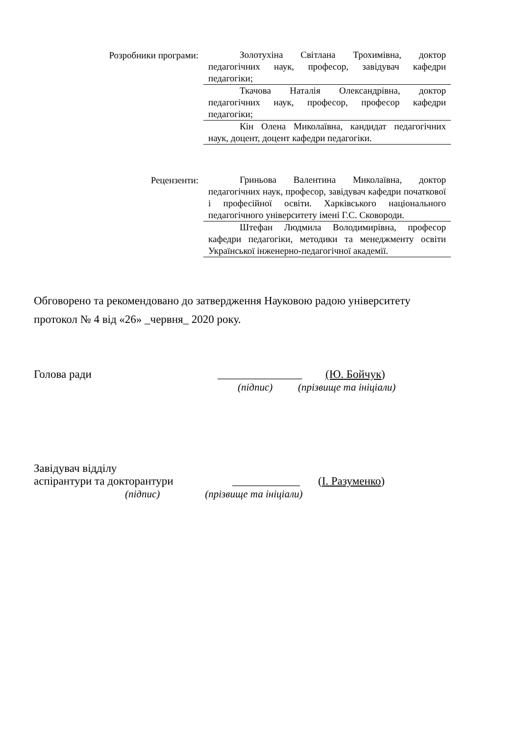Розробники програми:
Золотухіна Світлана Трохимівна, доктор педагогічних наук, професор, завідувач кафедри педагогіки;
Ткачова Наталія Олександрівна, доктор педагогічних наук, професор, професор кафедри педагогіки;
Кін Олена Миколаївна, кандидат педагогічних наук, доцент, доцент кафедри педагогіки.
Рецензенти:
Гриньова Валентина Миколаївна, доктор педагогічних наук, професор, завідувач кафедри початкової і професійної освіти. Харківського національного педагогічного університету імені Г.С. Сковороди.
Штефан Людмила Володимирівна, професор кафедри педагогіки, методики та менеджменту освіти Української інженерно-педагогічної академії.
Обговорено та рекомендовано до затвердження Науковою радою університету
протокол № 4 від «26» _червня_ 2020 року.
Голова ради _______________ (Ю. Бойчук)
(підпис) (прізвище та ініціали)
Завідувач відділу
аспірантури та докторантури ____________ (І. Разуменко)
(підпис) (прізвище та ініціали)